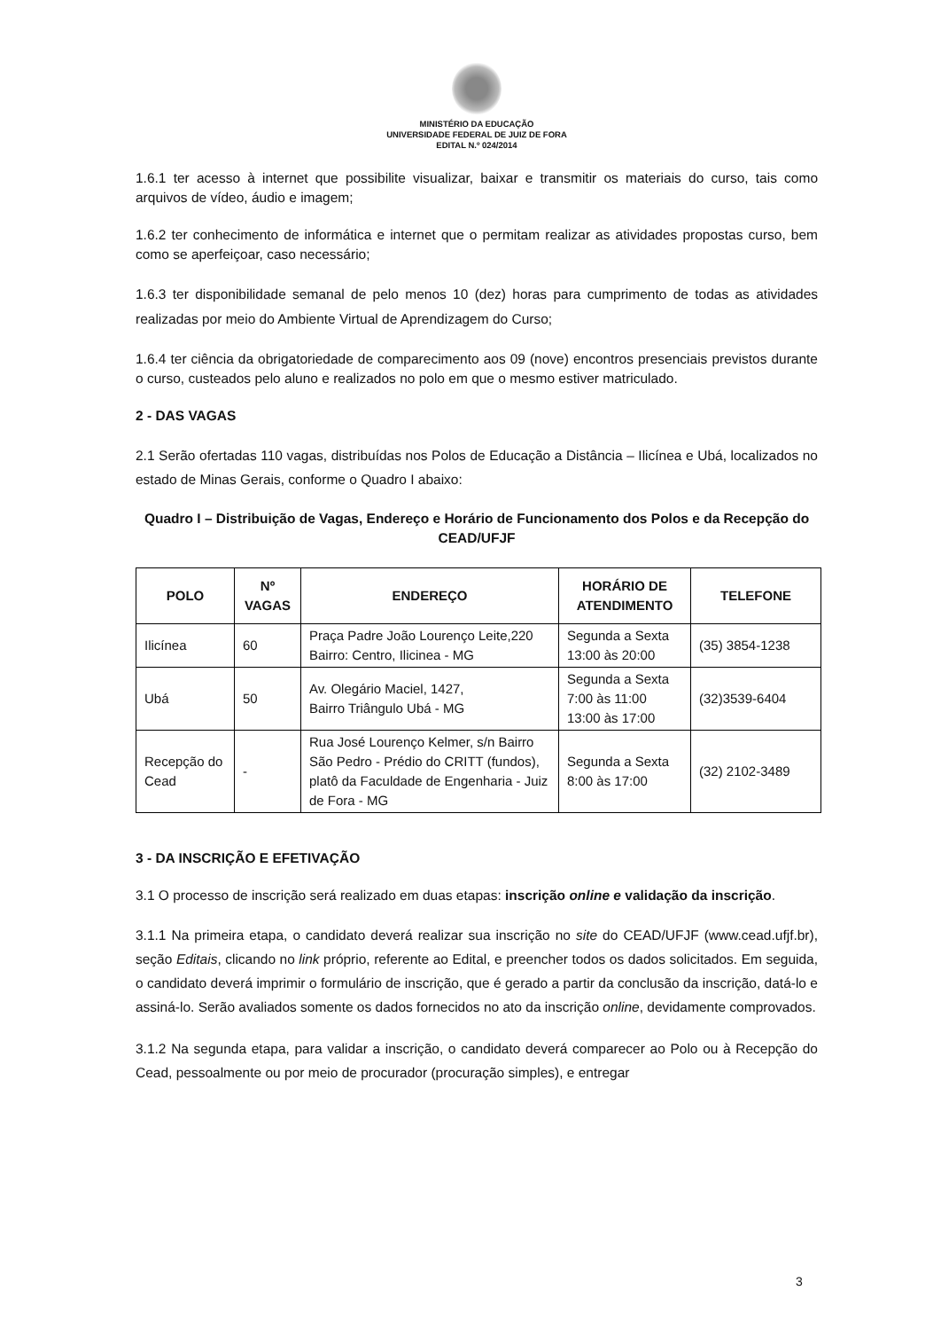MINISTÉRIO DA EDUCAÇÃO
UNIVERSIDADE FEDERAL DE JUIZ DE FORA
EDITAL N.º 024/2014
1.6.1 ter acesso à internet que possibilite visualizar, baixar e transmitir os materiais do curso, tais como arquivos de vídeo, áudio e imagem;
1.6.2 ter conhecimento de informática e internet que o permitam realizar as atividades propostas curso, bem como se aperfeiçoar, caso necessário;
1.6.3 ter disponibilidade semanal de pelo menos 10 (dez) horas para cumprimento de todas as atividades realizadas por meio do Ambiente Virtual de Aprendizagem do Curso;
1.6.4 ter ciência da obrigatoriedade de comparecimento aos 09 (nove) encontros presenciais previstos durante o curso, custeados pelo aluno e realizados no polo em que o mesmo estiver matriculado.
2 - DAS VAGAS
2.1 Serão ofertadas 110 vagas, distribuídas nos Polos de Educação a Distância – Ilicínea e Ubá, localizados no estado de Minas Gerais, conforme o Quadro I abaixo:
Quadro I – Distribuição de Vagas, Endereço e Horário de Funcionamento dos Polos e da Recepção do CEAD/UFJF
| POLO | Nº VAGAS | ENDEREÇO | HORÁRIO DE ATENDIMENTO | TELEFONE |
| --- | --- | --- | --- | --- |
| Ilicínea | 60 | Praça Padre João Lourenço Leite,220 Bairro: Centro, Ilicinea - MG | Segunda a Sexta 13:00 às 20:00 | (35) 3854-1238 |
| Ubá | 50 | Av. Olegário Maciel, 1427, Bairro Triângulo Ubá - MG | Segunda a Sexta 7:00 às 11:00 13:00 às 17:00 | (32)3539-6404 |
| Recepção do Cead | - | Rua José Lourenço Kelmer, s/n Bairro São Pedro - Prédio do CRITT (fundos), platô da Faculdade de Engenharia - Juiz de Fora - MG | Segunda a Sexta 8:00 às 17:00 | (32) 2102-3489 |
3 - DA INSCRIÇÃO E EFETIVAÇÃO
3.1 O processo de inscrição será realizado em duas etapas: inscrição online e validação da inscrição.
3.1.1 Na primeira etapa, o candidato deverá realizar sua inscrição no site do CEAD/UFJF (www.cead.ufjf.br), seção Editais, clicando no link próprio, referente ao Edital, e preencher todos os dados solicitados. Em seguida, o candidato deverá imprimir o formulário de inscrição, que é gerado a partir da conclusão da inscrição, datá-lo e assiná-lo. Serão avaliados somente os dados fornecidos no ato da inscrição online, devidamente comprovados.
3.1.2 Na segunda etapa, para validar a inscrição, o candidato deverá comparecer ao Polo ou à Recepção do Cead, pessoalmente ou por meio de procurador (procuração simples), e entregar
3